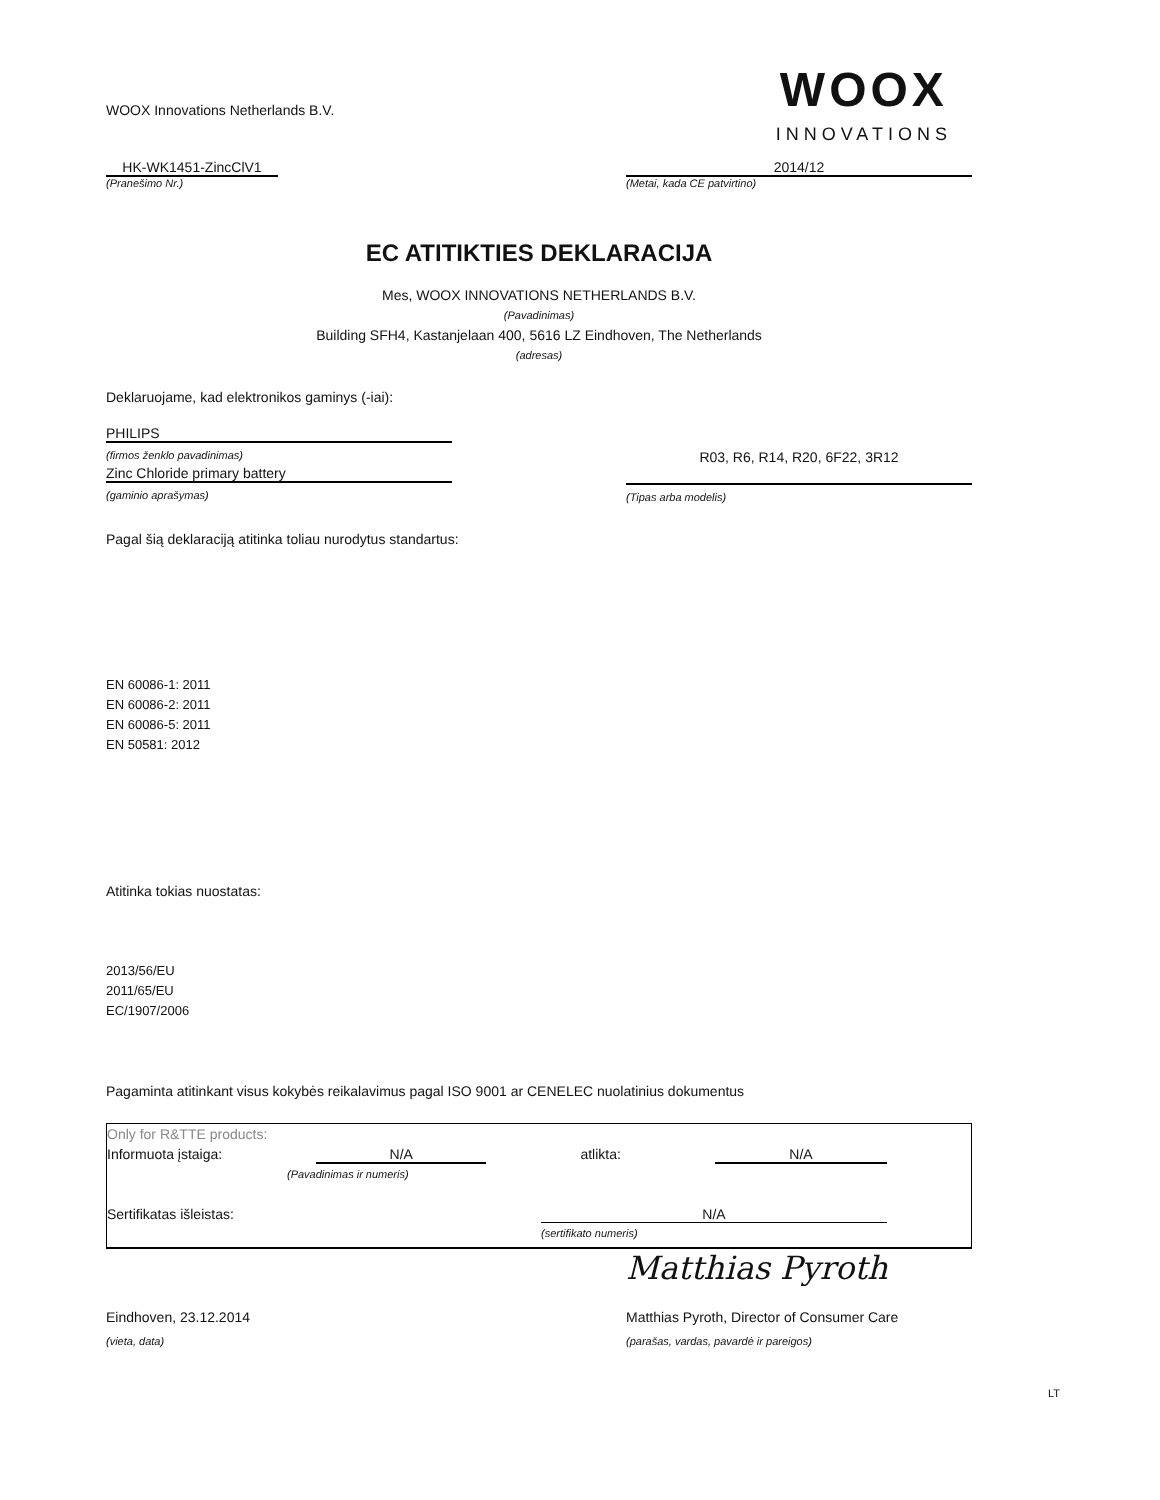WOOX Innovations Netherlands B.V.
WOOX
INNOVATIONS
HK-WK1451-ZincClV1
(Pranešimo Nr.)
2014/12
(Metai, kada CE patvirtino)
EC ATITIKTIES DEKLARACIJA
Mes, WOOX INNOVATIONS NETHERLANDS B.V.
(Pavadinimas)
Building SFH4, Kastanjelaan 400, 5616 LZ Eindhoven, The Netherlands
(adresas)
Deklaruojame, kad elektronikos gaminys (-iai):
PHILIPS
(firmos ženklo pavadinimas)
Zinc Chloride primary battery
(gaminio aprašymas)
R03, R6, R14, R20, 6F22, 3R12
(Tipas arba modelis)
Pagal šią deklaraciją atitinka toliau nurodytus standartus:
EN 60086-1: 2011
EN 60086-2: 2011
EN 60086-5: 2011
EN 50581: 2012
Atitinka tokias nuostatas:
2013/56/EU
2011/65/EU
EC/1907/2006
Pagaminta atitinkant visus kokybės reikalavimus pagal ISO 9001 ar CENELEC nuolatinius dokumentus
Only for R&TTE products:
Informuota įstaiga: N/A atlikta: N/A
(Pavadinimas ir numeris)
Sertifikatas išleistas: N/A
(sertifikato numeris)
Matthias Pyroth
Eindhoven, 23.12.2014
(vieta, data)
Matthias Pyroth, Director of Consumer Care
(parašas, vardas, pavardė ir pareigos)
LT